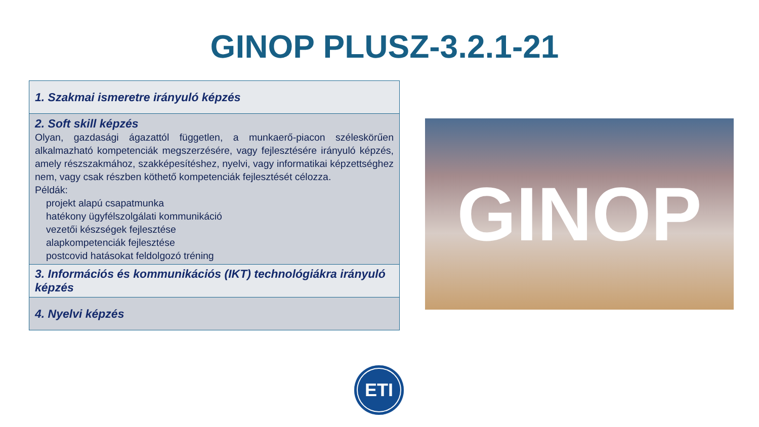GINOP PLUSZ-3.2.1-21
| 1. Szakmai ismeretre irányuló képzés |
| 2. Soft skill képzés Olyan, gazdasági ágazattól független, a munkaerő-piacon széleskörűen alkalmazható kompetenciák megszerzésére, vagy fejlesztésére irányuló képzés, amely részszakmához, szakképesítéshez, nyelvi, vagy informatikai képzettséghez nem, vagy csak részben köthető kompetenciák fejlesztését célozza. Példák: projekt alapú csapatmunka hatékony ügyfélszolgálati kommunikáció vezetői készségek fejlesztése alapkompetenciák fejlesztése postcovid hatásokat feldolgozó tréning |
| 3. Információs és kommunikációs (IKT) technológiákra irányuló képzés |
| 4. Nyelvi képzés |
GINOP
ETI